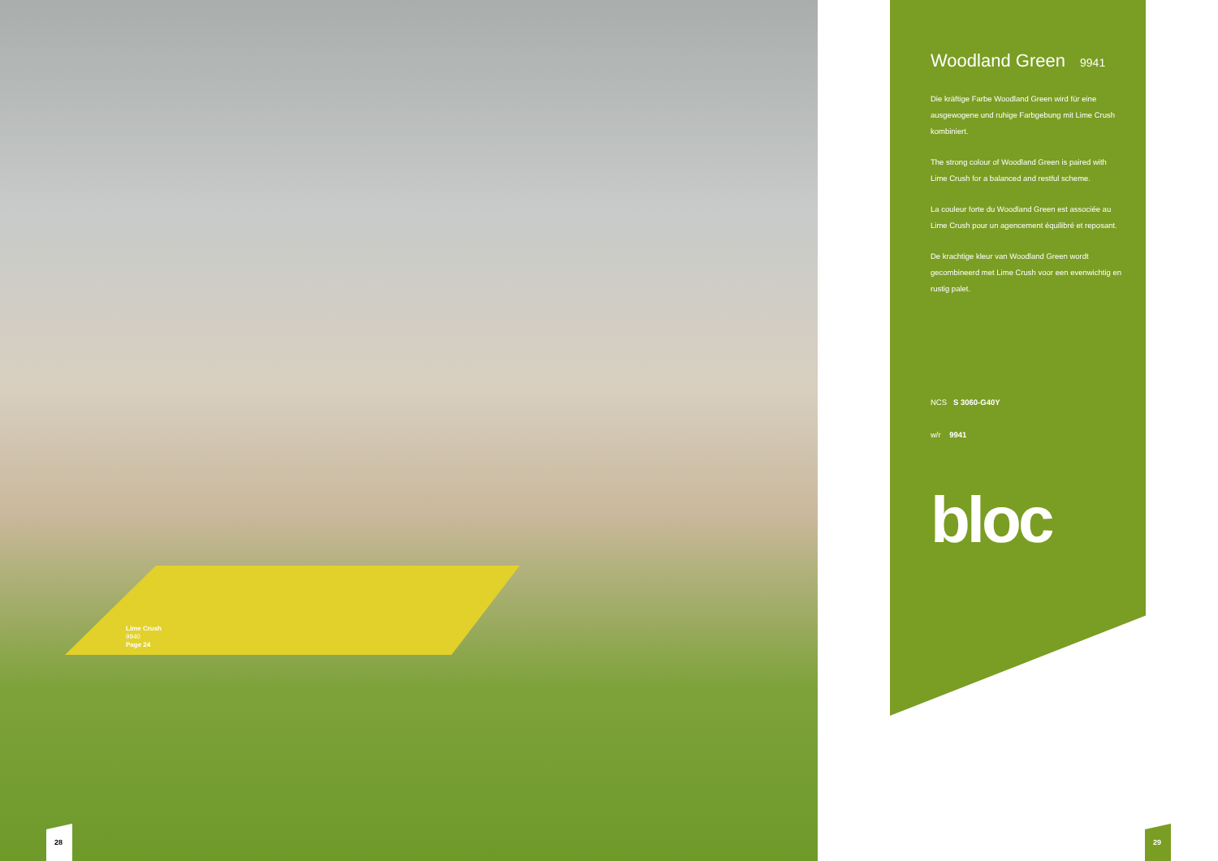Lime Crush
9940
Page 24
28
Woodland Green 9941
Die kräftige Farbe Woodland Green wird für eine ausgewogene und ruhige Farbgebung mit Lime Crush kombiniert.
The strong colour of Woodland Green is paired with Lime Crush for a balanced and restful scheme.
La couleur forte du Woodland Green est associée au Lime Crush pour un agencement équilibré et reposant.
De krachtige kleur van Woodland Green wordt gecombineerd met Lime Crush voor een evenwichtig en rustig palet.
NCS S 3060-G40Y
w/r 9941
bloc
29